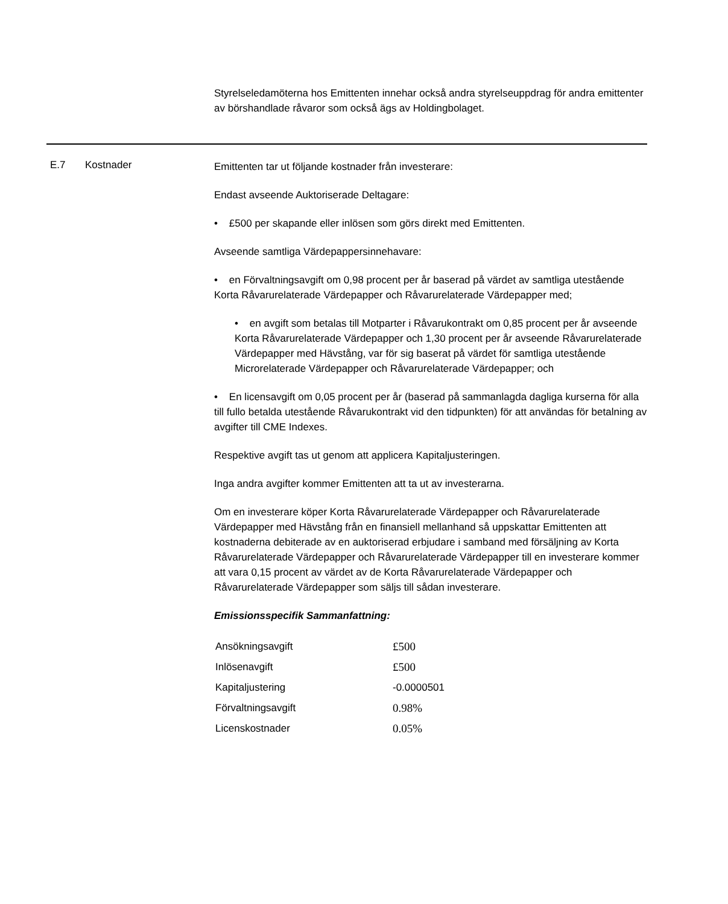Styrelseledamöterna hos Emittenten innehar också andra styrelseuppdrag för andra emittenter av börshandlade råvaror som också ägs av Holdingbolaget.
E.7 Kostnader
Emittenten tar ut följande kostnader från investerare:
Endast avseende Auktoriserade Deltagare:
• £500 per skapande eller inlösen som görs direkt med Emittenten.
Avseende samtliga Värdepappersinnehavare:
• en Förvaltningsavgift om 0,98 procent per år baserad på värdet av samtliga utestående Korta Råvarurelaterade Värdepapper och Råvarurelaterade Värdepapper med;
• en avgift som betalas till Motparter i Råvarukontrakt om 0,85 procent per år avseende Korta Råvarurelaterade Värdepapper och 1,30 procent per år avseende Råvarurelaterade Värdepapper med Hävstång, var för sig baserat på värdet för samtliga utestående Microrelaterade Värdepapper och Råvarurelaterade Värdepapper; och
• En licensavgift om 0,05 procent per år (baserad på sammanlagda dagliga kurserna för alla till fullo betalda utestående Råvarukontrakt vid den tidpunkten) för att användas för betalning av avgifter till CME Indexes.
Respektive avgift tas ut genom att applicera Kapitaljusteringen.
Inga andra avgifter kommer Emittenten att ta ut av investerarna.
Om en investerare köper Korta Råvarurelaterade Värdepapper och Råvarurelaterade Värdepapper med Hävstång från en finansiell mellanhand så uppskattar Emittenten att kostnaderna debiterade av en auktoriserad erbjudare i samband med försäljning av Korta Råvarurelaterade Värdepapper och Råvarurelaterade Värdepapper till en investerare kommer att vara 0,15 procent av värdet av de Korta Råvarurelaterade Värdepapper och Råvarurelaterade Värdepapper som säljs till sådan investerare.
Emissionsspecifik Sammanfattning:
| Ansökningsavgift | £500 |
| Inlösenavgift | £500 |
| Kapitaljustering | -0.0000501 |
| Förvaltningsavgift | 0.98% |
| Licenskostnader | 0.05% |